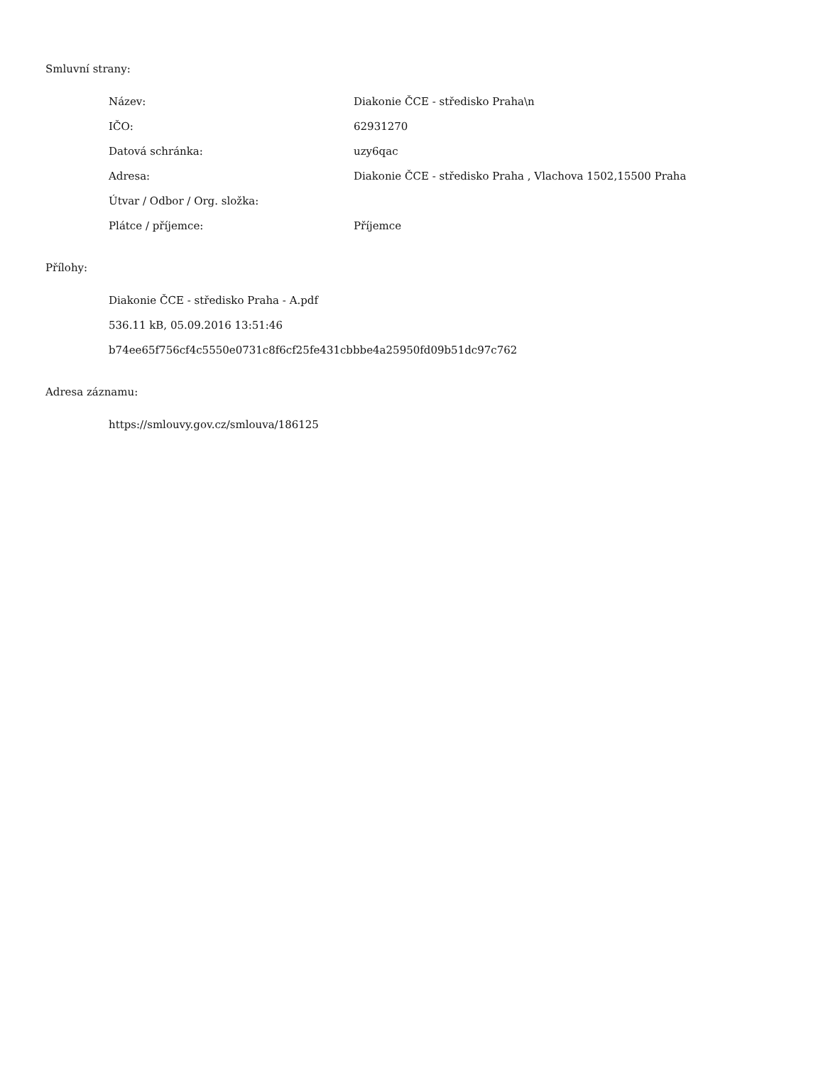Smluvní strany:
| Název: | Diakonie ČCE - středisko Praha\n |
| IČO: | 62931270 |
| Datová schránka: | uzy6qac |
| Adresa: | Diakonie ČCE - středisko Praha , Vlachova 1502,15500 Praha |
| Útvar / Odbor / Org. složka: | |
| Plátce / příjemce: | Příjemce |
Přílohy:
Diakonie ČCE - středisko Praha - A.pdf
536.11 kB, 05.09.2016 13:51:46
b74ee65f756cf4c5550e0731c8f6cf25fe431cbbbe4a25950fd09b51dc97c762
Adresa záznamu:
https://smlouvy.gov.cz/smlouva/186125